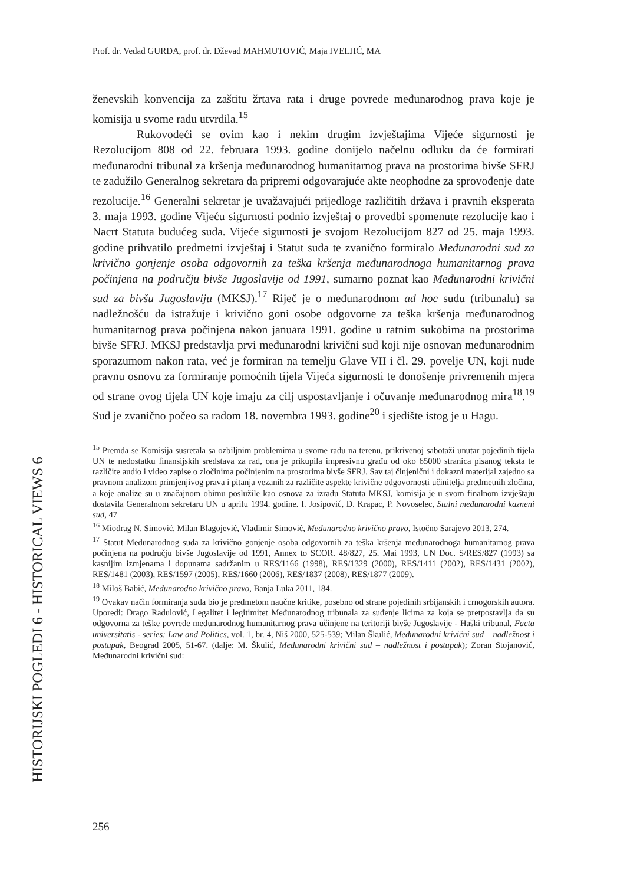Prof. dr. Vedad GURDA, prof. dr. Dževad MAHMUTOVIĆ, Maja IVELJIĆ, MA
ženevskih konvencija za zaštitu žrtava rata i druge povrede međunarodnog prava koje je komisija u svome radu utvrdila.<sup>15</sup>
Rukovodeći se ovim kao i nekim drugim izvještajima Vijeće sigurnosti je Rezolucijom 808 od 22. februara 1993. godine donijelo načelnu odluku da će formirati međunarodni tribunal za kršenja međunarodnog humanitarnog prava na prostorima bivše SFRJ te zadužilo Generalnog sekretara da pripremi odgovarajuće akte neophodne za sprovođenje date rezolucije.<sup>16</sup> Generalni sekretar je uvažavajući prijedloge različitih država i pravnih eksperata 3. maja 1993. godine Vijeću sigurnosti podnio izvještaj o provedbi spomenute rezolucije kao i Nacrt Statuta budućeg suda. Vijeće sigurnosti je svojom Rezolucijom 827 od 25. maja 1993. godine prihvatilo predmetni izvještaj i Statut suda te zvanično formiralo Međunarodni sud za krivično gonjenje osoba odgovornih za teška kršenja međunarodnoga humanitarnog prava počinjena na području bivše Jugoslavije od 1991, sumarno poznat kao Međunarodni krivični sud za bivšu Jugoslaviju (MKSJ).<sup>17</sup> Riječ je o međunarodnom ad hoc sudu (tribunalu) sa nadležnošću da istražuje i krivično goni osobe odgovorne za teška kršenja međunarodnog humanitarnog prava počinjena nakon januara 1991. godine u ratnim sukobima na prostorima bivše SFRJ. MKSJ predstavlja prvi međunarodni krivični sud koji nije osnovan međunarodnim sporazumom nakon rata, već je formiran na temelju Glave VII i čl. 29. povelje UN, koji nude pravnu osnovu za formiranje pomoćnih tijela Vijeća sigurnosti te donošenje privremenih mjera od strane ovog tijela UN koje imaju za cilj uspostavljanje i očuvanje međunarodnog mira<sup>18</sup>.<sup>19</sup> Sud je zvanično počeo sa radom 18. novembra 1993. godine<sup>20</sup> i sjedište istog je u Hagu.
<sup>15</sup> Premda se Komisija susretala sa ozbiljnim problemima u svome radu na terenu, prikrivenoj sabotaži unutar pojedinih tijela UN te nedostatku finansijskih sredstava za rad, ona je prikupila impresivnu građu od oko 65000 stranica pisanog teksta te različite audio i video zapise o zločinima počinjenim na prostorima bivše SFRJ. Sav taj činjenični i dokazni materijal zajedno sa pravnom analizom primjenjivog prava i pitanja vezanih za različite aspekte krivične odgovornosti učinitelja predmetnih zločina, a koje analize su u značajnom obimu poslužile kao osnova za izradu Statuta MKSJ, komisija je u svom finalnom izvještaju dostavila Generalnom sekretaru UN u aprilu 1994. godine. I. Josipović, D. Krapac, P. Novoselec, Stalni međunarodni kazneni sud, 47
<sup>16</sup> Miodrag N. Simović, Milan Blagojević, Vladimir Simović, Međunarodno krivično pravo, Istočno Sarajevo 2013, 274.
<sup>17</sup> Statut Međunarodnog suda za krivično gonjenje osoba odgovornih za teška kršenja međunarodnoga humanitarnog prava počinjena na području bivše Jugoslavije od 1991, Annex to SCOR. 48/827, 25. Mai 1993, UN Doc. S/RES/827 (1993) sa kasnijim izmjenama i dopunama sadržanim u RES/1166 (1998), RES/1329 (2000), RES/1411 (2002), RES/1431 (2002), RES/1481 (2003), RES/1597 (2005), RES/1660 (2006), RES/1837 (2008), RES/1877 (2009).
<sup>18</sup> Miloš Babić, Međunarodno krivično pravo, Banja Luka 2011, 184.
<sup>19</sup> Ovakav način formiranja suda bio je predmetom naučne kritike, posebno od strane pojedinih srbijanskih i crnogorskih autora. Uporedi: Drago Radulović, Legalitet i legitimitet Međunarodnog tribunala za suđenje licima za koja se pretpostavlja da su odgovorna za teške povrede međunarodnog humanitarnog prava učinjene na teritoriji bivše Jugoslavije - Haški tribunal, Facta universitatis - series: Law and Politics, vol. 1, br. 4, Niš 2000, 525-539; Milan Škulić, Međunarodni krivični sud – nadležnost i postupak, Beograd 2005, 51-67. (dalje: M. Škulić, Međunarodni krivični sud – nadležnost i postupak); Zoran Stojanović, Međunarodni krivični sud:
HISTORIJSKI POGLEDI 6 - HISTORICAL VIEWS 6
256